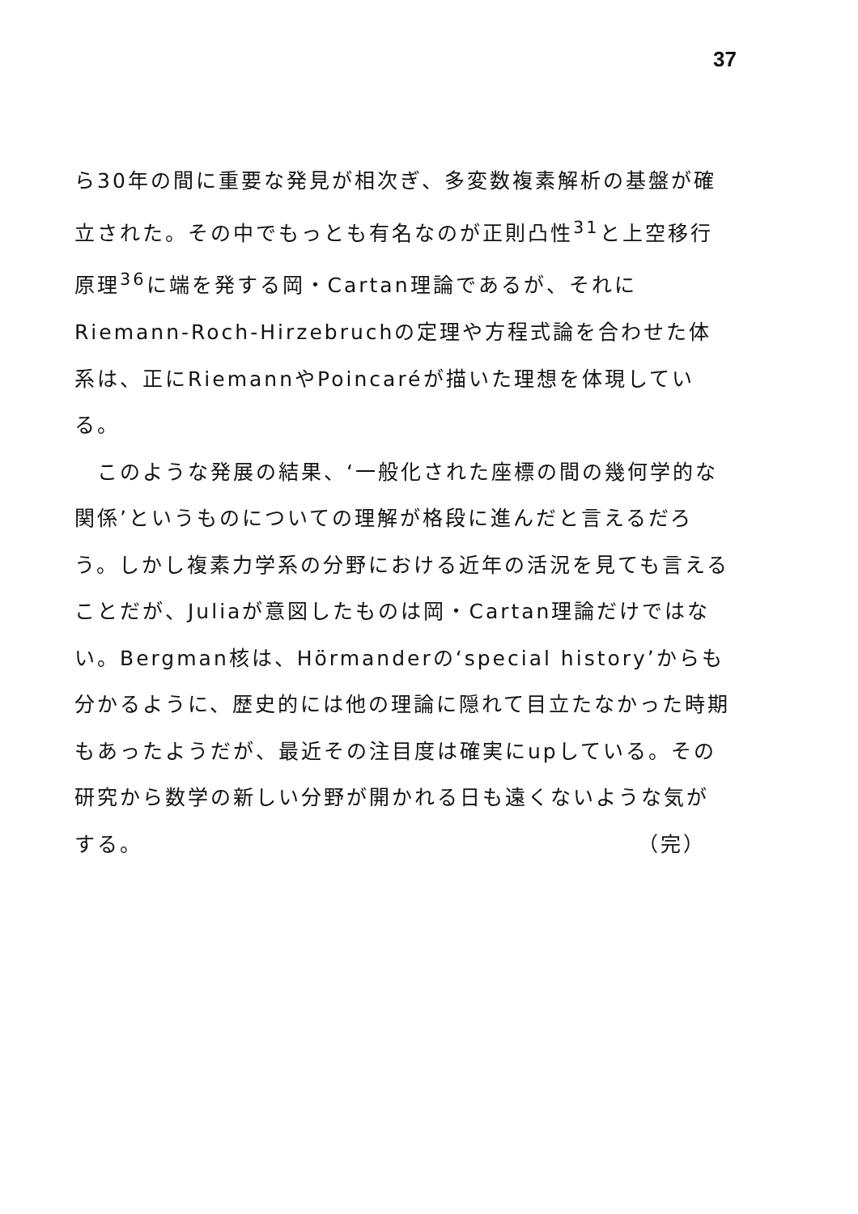37
ら30年の間に重要な発見が相次ぎ、多変数複素解析の基盤が確立された。その中でもっとも有名なのが正則凸性<sup>31</sup>と上空移行原理<sup>36</sup>に端を発する岡・Cartan理論であるが、それにRiemann-Roch-Hirzebruchの定理や方程式論を合わせた体系は、正にRiemannやPoincaréが描いた理想を体現している。
　このような発展の結果、‘一般化された座標の間の幾何学的な関係’というものについての理解が格段に進んだと言えるだろう。しかし複素力学系の分野における近年の活況を見ても言えることだが、Juliaが意図したものは岡・Cartan理論だけではない。Bergman核は、Hörmanderの‘special history’からも分かるように、歴史的には他の理論に隠れて目立たなかった時期もあったようだが、最近その注目度は確実にupしている。その研究から数学の新しい分野が開かれる日も遠くないような気がする。 （完）